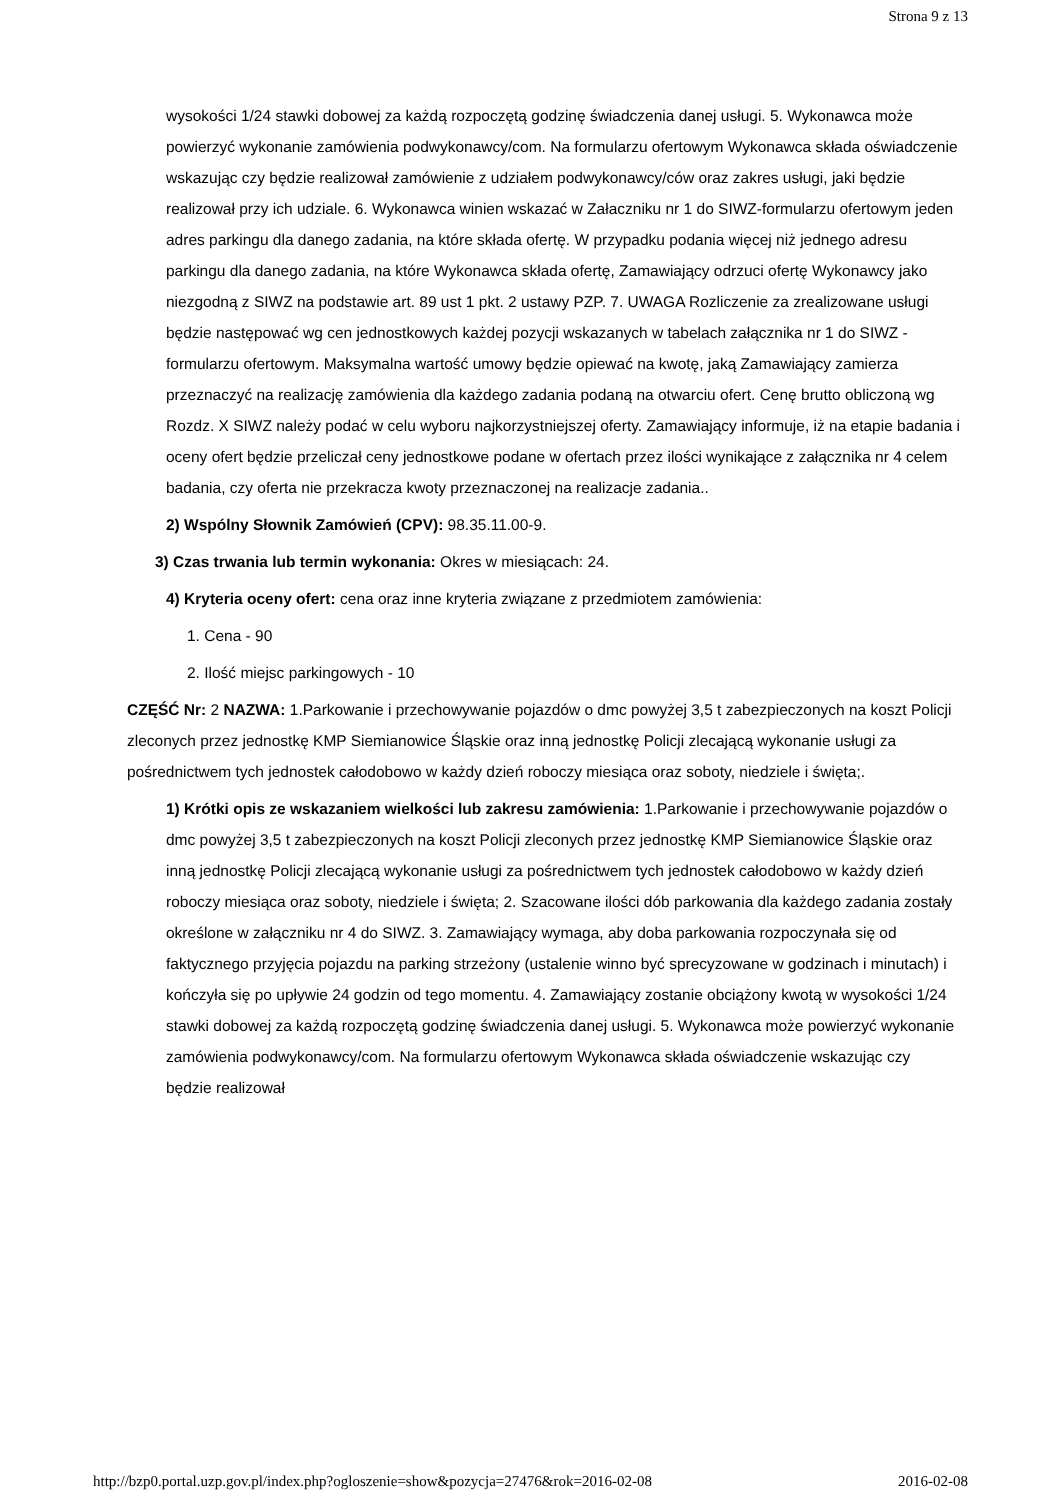Strona 9 z 13
wysokości 1/24 stawki dobowej za każdą rozpoczętą godzinę świadczenia danej usługi. 5. Wykonawca może powierzyć wykonanie zamówienia podwykonawcy/com. Na formularzu ofertowym Wykonawca składa oświadczenie wskazując czy będzie realizował zamówienie z udziałem podwykonawcy/ców oraz zakres usługi, jaki będzie realizował przy ich udziale. 6. Wykonawca winien wskazać w Załaczniku nr 1 do SIWZ-formularzu ofertowym jeden adres parkingu dla danego zadania, na które składa ofertę. W przypadku podania więcej niż jednego adresu parkingu dla danego zadania, na które Wykonawca składa ofertę, Zamawiający odrzuci ofertę Wykonawcy jako niezgodną z SIWZ na podstawie art. 89 ust 1 pkt. 2 ustawy PZP. 7. UWAGA Rozliczenie za zrealizowane usługi będzie następować wg cen jednostkowych każdej pozycji wskazanych w tabelach załącznika nr 1 do SIWZ - formularzu ofertowym. Maksymalna wartość umowy będzie opiewać na kwotę, jaką Zamawiający zamierza przeznaczyć na realizację zamówienia dla każdego zadania podaną na otwarciu ofert. Cenę brutto obliczoną wg Rozdz. X SIWZ należy podać w celu wyboru najkorzystniejszej oferty. Zamawiający informuje, iż na etapie badania i oceny ofert będzie przeliczał ceny jednostkowe podane w ofertach przez ilości wynikające z załącznika nr 4 celem badania, czy oferta nie przekracza kwoty przeznaczonej na realizacje zadania..
2) Wspólny Słownik Zamówień (CPV): 98.35.11.00-9.
3) Czas trwania lub termin wykonania: Okres w miesiącach: 24.
4) Kryteria oceny ofert: cena oraz inne kryteria związane z przedmiotem zamówienia:
1. Cena - 90
2. Ilość miejsc parkingowych - 10
CZĘŚĆ Nr: 2 NAZWA: 1.Parkowanie i przechowywanie pojazdów o dmc powyżej 3,5 t zabezpieczonych na koszt Policji zleconych przez jednostkę KMP Siemianowice Śląskie oraz inną jednostkę Policji zlecającą wykonanie usługi za pośrednictwem tych jednostek całodobowo w każdy dzień roboczy miesiąca oraz soboty, niedziele i święta;.
1) Krótki opis ze wskazaniem wielkości lub zakresu zamówienia: 1.Parkowanie i przechowywanie pojazdów o dmc powyżej 3,5 t zabezpieczonych na koszt Policji zleconych przez jednostkę KMP Siemianowice Śląskie oraz inną jednostkę Policji zlecającą wykonanie usługi za pośrednictwem tych jednostek całodobowo w każdy dzień roboczy miesiąca oraz soboty, niedziele i święta; 2. Szacowane ilości dób parkowania dla każdego zadania zostały określone w załączniku nr 4 do SIWZ. 3. Zamawiający wymaga, aby doba parkowania rozpoczynała się od faktycznego przyjęcia pojazdu na parking strzeżony (ustalenie winno być sprecyzowane w godzinach i minutach) i kończyła się po upływie 24 godzin od tego momentu. 4. Zamawiający zostanie obciążony kwotą w wysokości 1/24 stawki dobowej za każdą rozpoczętą godzinę świadczenia danej usługi. 5. Wykonawca może powierzyć wykonanie zamówienia podwykonawcy/com. Na formularzu ofertowym Wykonawca składa oświadczenie wskazując czy będzie realizował
http://bzp0.portal.uzp.gov.pl/index.php?ogloszenie=show&pozycja=27476&rok=2016-02-08 2016-02-08